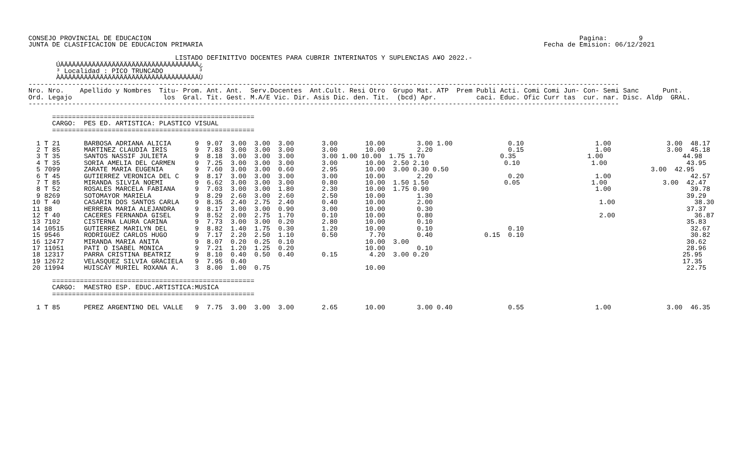CONSEJO PROVINCIAL DE EDUCACION                                                                                                            Pagina:        9
JUNTA DE CLASIFICACION DE EDUCACION PRIMARIA                                                                                      Fecha de Emision: 06/12/2021

                                     LISTADO DEFINITIVO DOCENTES PARA CUBRIR INTERINATOS Y SUPLENCIAS A¥O 2022.-
       ÚÄÄÄÄÄÄÄÄÄÄÄÄÄÄÄÄÄÄÄÄÄÄÄÄÄÄÄÄÄÄÄÄÄÄÄ¿
       ³ Localidad : PICO TRUNCADO         ³
       ÀÄÄÄÄÄÄÄÄÄÄÄÄÄÄÄÄÄÄÄÄÄÄÄÄÄÄÄÄÄÄÄÄÄÄÄÙ
-----------------------------------------------------------------------------------------------------------------------------------------------------
Nro. Nro.    Apellido y Nombres  Titu- Prom. Ant. Ant.  Serv.Docentes  Ant.Cult. Resi Otro  Grupo Mat. ATP  Prem Publi Acti. Comi Comi Jun- Con- Semi Sanc      Punt.
Ord. Legajo                       los  Gral. Tit. Gest. M.A/E Vic. Dir. Asis Dic. den. Tit.  (bcd) Apr.          caci. Educ. Ofic Curr tas  cur. nar. Disc. Aldp  GRAL.
-----------------------------------------------------------------------------------------------------------------------------------------------------

      ===================================================
      CARGO:  PES ED. ARTISTICA: PLASTICO VISUAL
      ===================================================

  1 T 21      BARBOSA ADRIANA ALICIA      9  9.07  3.00  3.00  3.00       3.00       10.00        3.00 1.00              0.10                  1.00              3.00  48.17
  2 T 85      MARTINEZ CLAUDIA IRIS       9  7.83  3.00  3.00  3.00       3.00       10.00        2.20                   0.15                  1.00              3.00  45.18
  3 T 35      SANTOS NASSIF JULIETA       9  8.18  3.00  3.00  3.00       3.00 1.00 10.00  1.75 1.70                   0.35                  1.00                    44.98
  4 T 35      SORIA AMELIA DEL CARMEN     9  7.25  3.00  3.00  3.00       3.00       10.00  2.50 2.10                   0.10                  1.00                    43.95
  5 7099      ZARATE MARIA EUGENIA        9  7.60  3.00  3.00  0.60       2.95       10.00  3.00 0.30 0.50                                                   3.00  42.95
  6 T 45      GUTIERREZ VERONICA DEL C    9  8.17  3.00  3.00  3.00       3.00       10.00        2.20                   0.20                  1.00                    42.57
  7 T 85      MIRANDA SILVIA NOEMI        9  6.62  3.00  3.00  3.00       0.80       10.00  1.50 1.50                   0.05                  1.00              3.00  42.47
  8 T 52      ROSALES MARCELA FABIANA     9  7.03  3.00  3.00  1.80       2.30       10.00  1.75 0.90                                          1.00                    39.78
  9 8269      SOTOMAYOR MARIELA           9  8.29  2.60  3.00  2.60       2.50       10.00        1.30                                                                39.29
 10 T 40      CASARIN DOS SANTOS CARLA    9  8.35  2.40  2.75  2.40       0.40       10.00        2.00                                          1.00                    38.30
 11 88        HERRERA MARIA ALEJANDRA     9  8.17  3.00  3.00  0.90       3.00       10.00        0.30                                                                37.37
 12 T 40      CACERES FERNANDA GISEL      9  8.52  2.00  2.75  1.70       0.10       10.00        0.80                                          2.00                    36.87
 13 7102      CISTERNA LAURA CARINA       9  7.73  3.00  3.00  0.20       2.80       10.00        0.10                                                                35.83
 14 10515     GUTIERREZ MARILYN DEL       9  8.82  1.40  1.75  0.30       1.20       10.00        0.10                   0.10                                          32.67
 15 9546      RODRIGUEZ CARLOS HUGO       9  7.17  2.20  2.50  1.10       0.50        7.70        0.40             0.15  0.10                                          30.82
 16 12477     MIRANDA MARIA ANITA         9  8.07  0.20  0.25  0.10                  10.00  3.00                                                                      30.62
 17 11051     PATI O ISABEL MONICA        9  7.21  1.20  1.25  0.20                  10.00        0.10                                                                28.96
 18 12317     PARRA CRISTINA BEATRIZ      9  8.10  0.40  0.50  0.40       0.15        4.20  3.00 0.20                                                                25.95
 19 12672     VELASQUEZ SILVIA GRACIELA   9  7.95  0.40                                                                                                              17.35
 20 11994     HUISCAY MURIEL ROXANA A.    3  8.00  1.00  0.75                        10.00                                                                            22.75

      ===================================================
      CARGO:  MAESTRO ESP. EDUC.ARTISTICA:MUSICA
      ===================================================

  1 T 85      PEREZ ARGENTINO DEL VALLE   9  7.75  3.00  3.00  3.00       2.65       10.00        3.00 0.40              0.55                  1.00              3.00  46.35